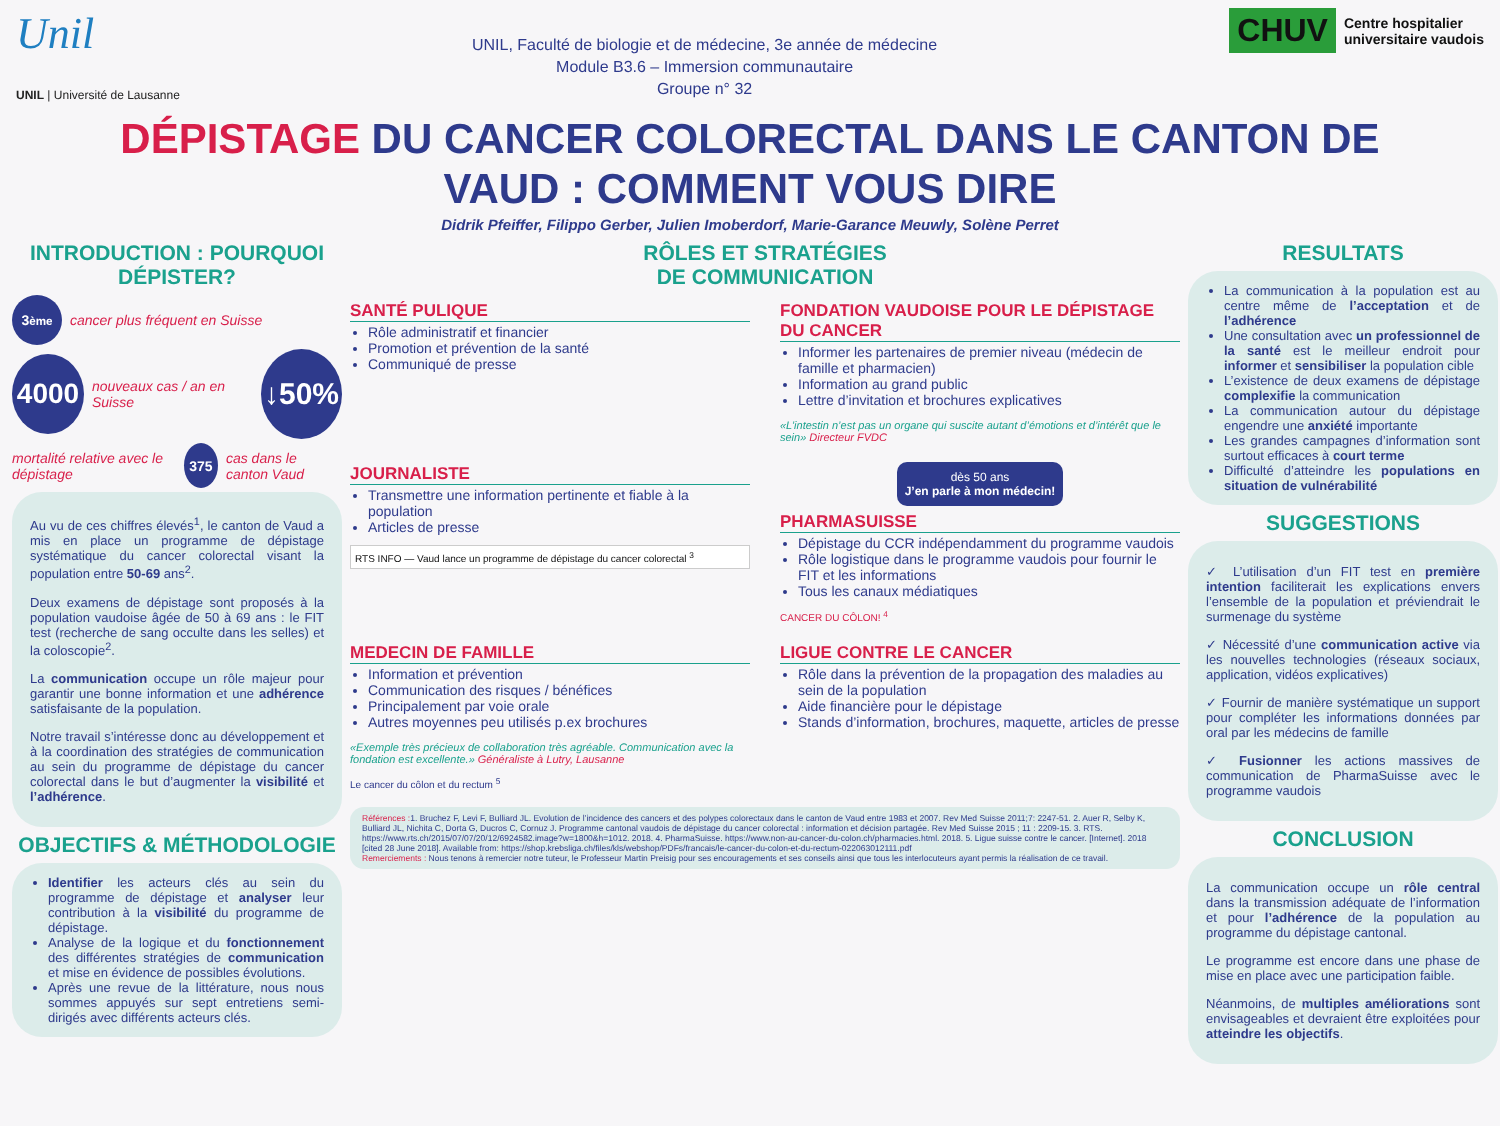Unil
UNIL | Université de Lausanne
UNIL, Faculté de biologie et de médecine, 3e année de médecine
Module B3.6 – Immersion communautaire
Groupe n° 32
CHUV Centre hospitalier
universitaire vaudois
DÉPISTAGE DU CANCER COLORECTAL DANS LE CANTON DE VAUD : COMMENT VOUS DIRE
Didrik Pfeiffer, Filippo Gerber, Julien Imoberdorf, Marie-Garance Meuwly, Solène Perret
INTRODUCTION : POURQUOI DÉPISTER?
3<sup>ème</sup>
cancer plus fréquent en Suisse
4000
nouveaux cas / an en Suisse
↓50%
mortalité relative avec le dépistage
375
cas dans le canton Vaud
Au vu de ces chiffres élevés<sup>1</sup>, le canton de Vaud a mis en place un programme de dépistage systématique du cancer colorectal visant la population entre 50-69 ans<sup>2</sup>.
Deux examens de dépistage sont proposés à la population vaudoise âgée de 50 à 69 ans : le FIT test (recherche de sang occulte dans les selles) et la coloscopie<sup>2</sup>.
La communication occupe un rôle majeur pour garantir une bonne information et une adhérence satisfaisante de la population.
Notre travail s’intéresse donc au développement et à la coordination des stratégies de communication au sein du programme de dépistage du cancer colorectal dans le but d’augmenter la visibilité et l’adhérence.
OBJECTIFS & MÉTHODOLOGIE
Identifier les acteurs clés au sein du programme de dépistage et analyser leur contribution à la visibilité du programme de dépistage.
Analyse de la logique et du fonctionnement des différentes stratégies de communication et mise en évidence de possibles évolutions.
Après une revue de la littérature, nous nous sommes appuyés sur sept entretiens semi-dirigés avec différents acteurs clés.
RÔLES ET STRATÉGIES
DE COMMUNICATION
SANTÉ PULIQUE
Rôle administratif et financier
Promotion et prévention de la santé
Communiqué de presse
FONDATION VAUDOISE POUR LE DÉPISTAGE DU CANCER
Informer les partenaires de premier niveau (médecin de famille et pharmacien)
Information au grand public
Lettre d’invitation et brochures explicatives
«L’intestin n’est pas un organe qui suscite autant d’émotions et d’intérêt que le sein» Directeur FVDC
JOURNALISTE
Transmettre une information pertinente et fiable à la population
Articles de presse
RTS INFO — Vaud lance un programme de dépistage du cancer colorectal <sup>3</sup>
dès 50 ans
J’en parle à mon médecin!
PHARMASUISSE
Dépistage du CCR indépendamment du programme vaudois
Rôle logistique dans le programme vaudois pour fournir le FIT et les informations
Tous les canaux médiatiques
CANCER DU CÔLON! <sup>4</sup>
MEDECIN DE FAMILLE
Information et prévention
Communication des risques / bénéfices
Principalement par voie orale
Autres moyennes peu utilisés p.ex brochures
«Exemple très précieux de collaboration très agréable. Communication avec la fondation est excellente.» Généraliste à Lutry, Lausanne
Le cancer du côlon et du rectum <sup>5</sup>
LIGUE CONTRE LE CANCER
Rôle dans la prévention de la propagation des maladies au sein de la population
Aide financière pour le dépistage
Stands d’information, brochures, maquette, articles de presse
Références : 1. Bruchez F, Levi F, Bulliard JL. Evolution de l’incidence des cancers et des polypes colorectaux dans le canton de Vaud entre 1983 et 2007. Rev Med Suisse 2011;7: 2247-51. 2. Auer R, Selby K, Bulliard JL, Nichita C, Dorta G, Ducros C, Cornuz J. Programme cantonal vaudois de dépistage du cancer colorectal : information et décision partagée. Rev Med Suisse 2015 ; 11 : 2209-15. 3. RTS. https://www.rts.ch/2015/07/07/20/12/6924582.image?w=1800&h=1012. 2018. 4. PharmaSuisse. https://www.non-au-cancer-du-colon.ch/pharmacies.html. 2018. 5. Ligue suisse contre le cancer. [Internet]. 2018 [cited 28 June 2018]. Available from: https://shop.krebsliga.ch/files/kls/webshop/PDFs/francais/le-cancer-du-colon-et-du-rectum-022063012111.pdf
Remerciements : Nous tenons à remercier notre tuteur, le Professeur Martin Preisig pour ses encouragements et ses conseils ainsi que tous les interlocuteurs ayant permis la réalisation de ce travail.
RESULTATS
La communication à la population est au centre même de l’acceptation et de l’adhérence
Une consultation avec un professionnel de la santé est le meilleur endroit pour informer et sensibiliser la population cible
L’existence de deux examens de dépistage complexifie la communication
La communication autour du dépistage engendre une anxiété importante
Les grandes campagnes d’information sont surtout efficaces à court terme
Difficulté d’atteindre les populations en situation de vulnérabilité
SUGGESTIONS
✓ L’utilisation d’un FIT test en première intention faciliterait les explications envers l’ensemble de la population et préviendrait le surmenage du système
✓ Nécessité d’une communication active via les nouvelles technologies (réseaux sociaux, application, vidéos explicatives)
✓ Fournir de manière systématique un support pour compléter les informations données par oral par les médecins de famille
✓ Fusionner les actions massives de communication de PharmaSuisse avec le programme vaudois
CONCLUSION
La communication occupe un rôle central dans la transmission adéquate de l’information et pour l’adhérence de la population au programme du dépistage cantonal.
Le programme est encore dans une phase de mise en place avec une participation faible.
Néanmoins, de multiples améliorations sont envisageables et devraient être exploitées pour atteindre les objectifs.